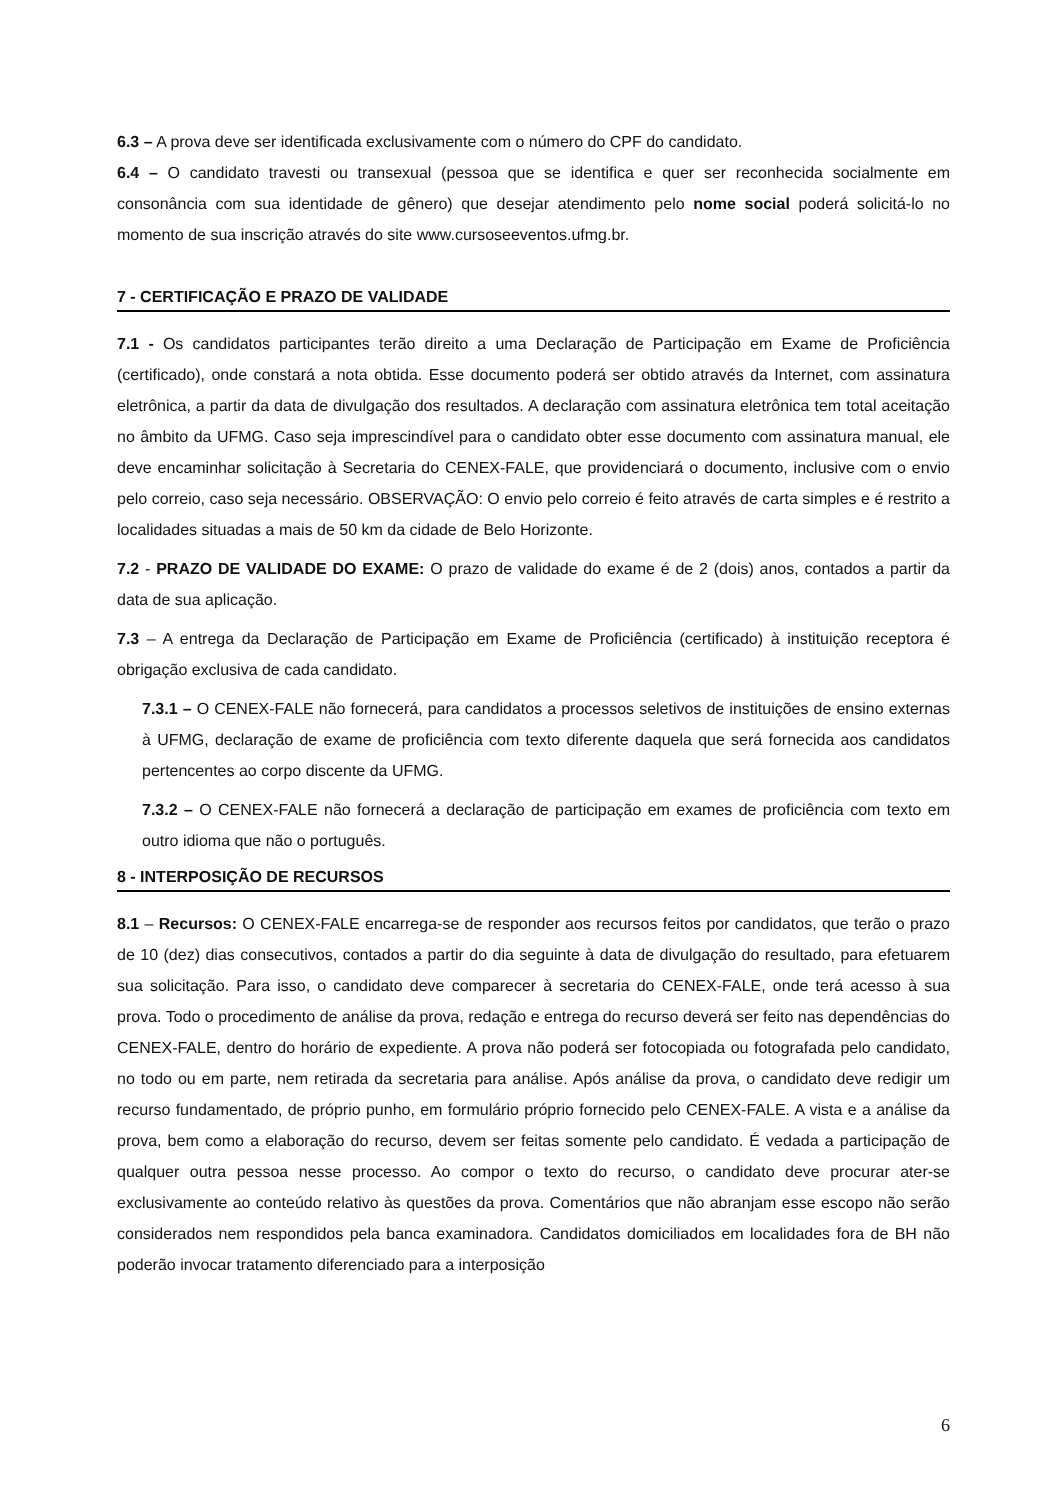6.3 – A prova deve ser identificada exclusivamente com o número do CPF do candidato.
6.4 – O candidato travesti ou transexual (pessoa que se identifica e quer ser reconhecida socialmente em consonância com sua identidade de gênero) que desejar atendimento pelo nome social poderá solicitá-lo no momento de sua inscrição através do site www.cursoseeventos.ufmg.br.
7 - CERTIFICAÇÃO E PRAZO DE VALIDADE
7.1 - Os candidatos participantes terão direito a uma Declaração de Participação em Exame de Proficiência (certificado), onde constará a nota obtida. Esse documento poderá ser obtido através da Internet, com assinatura eletrônica, a partir da data de divulgação dos resultados. A declaração com assinatura eletrônica tem total aceitação no âmbito da UFMG. Caso seja imprescindível para o candidato obter esse documento com assinatura manual, ele deve encaminhar solicitação à Secretaria do CENEX-FALE, que providenciará o documento, inclusive com o envio pelo correio, caso seja necessário. OBSERVAÇÃO: O envio pelo correio é feito através de carta simples e é restrito a localidades situadas a mais de 50 km da cidade de Belo Horizonte.
7.2 - PRAZO DE VALIDADE DO EXAME: O prazo de validade do exame é de 2 (dois) anos, contados a partir da data de sua aplicação.
7.3 – A entrega da Declaração de Participação em Exame de Proficiência (certificado) à instituição receptora é obrigação exclusiva de cada candidato.
7.3.1 – O CENEX-FALE não fornecerá, para candidatos a processos seletivos de instituições de ensino externas à UFMG, declaração de exame de proficiência com texto diferente daquela que será fornecida aos candidatos pertencentes ao corpo discente da UFMG.
7.3.2 – O CENEX-FALE não fornecerá a declaração de participação em exames de proficiência com texto em outro idioma que não o português.
8 - INTERPOSIÇÃO DE RECURSOS
8.1 – Recursos: O CENEX-FALE encarrega-se de responder aos recursos feitos por candidatos, que terão o prazo de 10 (dez) dias consecutivos, contados a partir do dia seguinte à data de divulgação do resultado, para efetuarem sua solicitação. Para isso, o candidato deve comparecer à secretaria do CENEX-FALE, onde terá acesso à sua prova. Todo o procedimento de análise da prova, redação e entrega do recurso deverá ser feito nas dependências do CENEX-FALE, dentro do horário de expediente. A prova não poderá ser fotocopiada ou fotografada pelo candidato, no todo ou em parte, nem retirada da secretaria para análise. Após análise da prova, o candidato deve redigir um recurso fundamentado, de próprio punho, em formulário próprio fornecido pelo CENEX-FALE. A vista e a análise da prova, bem como a elaboração do recurso, devem ser feitas somente pelo candidato. É vedada a participação de qualquer outra pessoa nesse processo. Ao compor o texto do recurso, o candidato deve procurar ater-se exclusivamente ao conteúdo relativo às questões da prova. Comentários que não abranjam esse escopo não serão considerados nem respondidos pela banca examinadora. Candidatos domiciliados em localidades fora de BH não poderão invocar tratamento diferenciado para a interposição
6